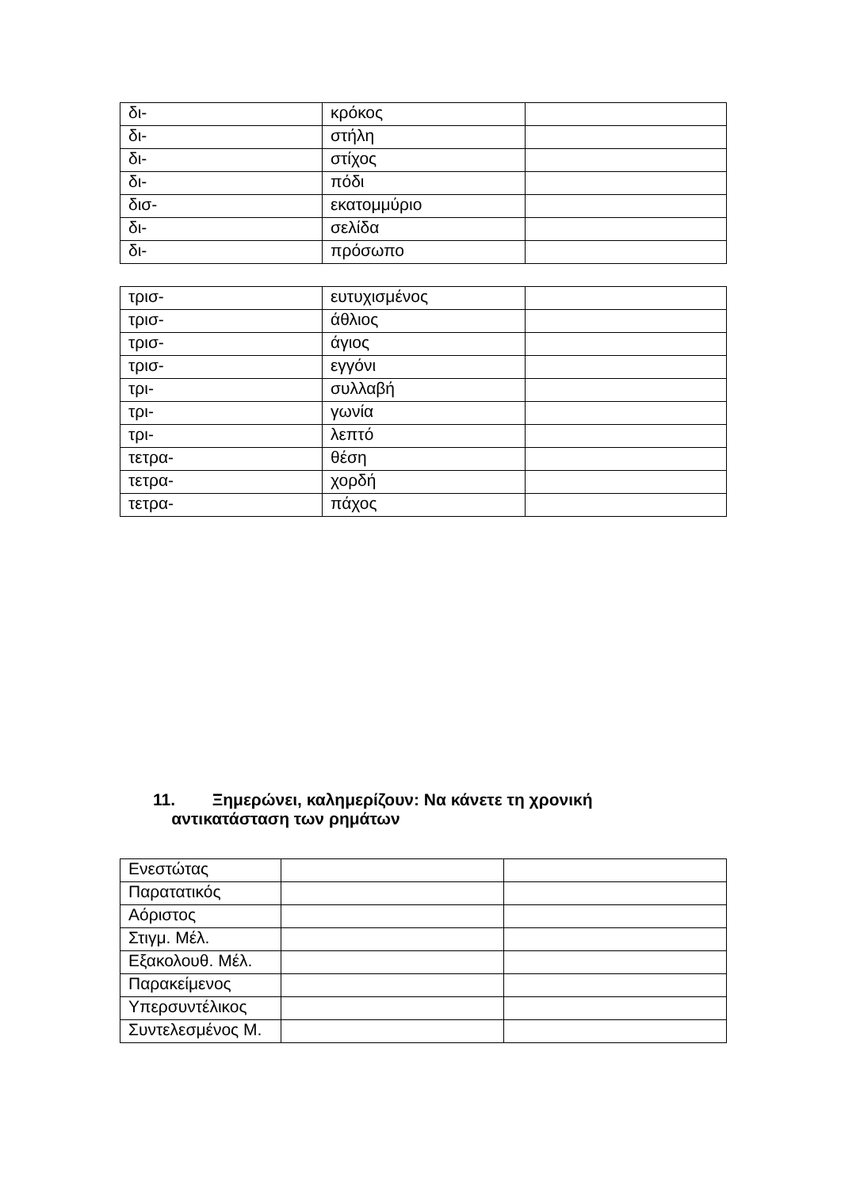| δι- | κρόκος | |
| δι- | στήλη | |
| δι- | στίχος | |
| δι- | πόδι | |
| δισ- | εκατομμύριο | |
| δι- | σελίδα | |
| δι- | πρόσωπο | |
| τρισ- | ευτυχισμένος | |
| τρισ- | άθλιος | |
| τρισ- | άγιος | |
| τρισ- | εγγόνι | |
| τρι- | συλλαβή | |
| τρι- | γωνία | |
| τρι- | λεπτό | |
| τετρα- | θέση | |
| τετρα- | χορδή | |
| τετρα- | πάχος | |
11. Ξημερώνει, καλημερίζουν: Να κάνετε τη χρονική
αντικατάσταση των ρημάτων
| Ενεστώτας | | |
| Παρατατικός | | |
| Αόριστος | | |
| Στιγμ. Μέλ. | | |
| Εξακολουθ. Μέλ. | | |
| Παρακείμενος | | |
| Υπερσυντέλικος | | |
| Συντελεσμένος Μ. | | |